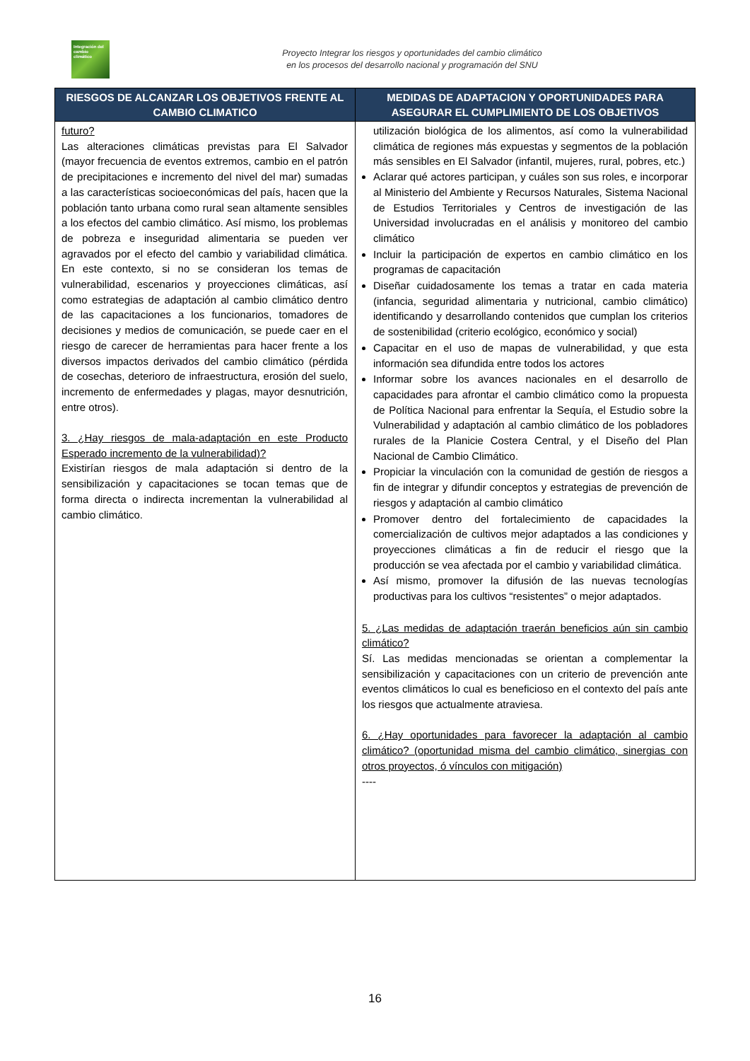Integración del cambio climático
Proyecto Integrar los riesgos y oportunidades del cambio climático
en los procesos del desarrollo nacional y programación del SNU
| RIESGOS DE ALCANZAR LOS OBJETIVOS FRENTE AL CAMBIO CLIMATICO | MEDIDAS DE ADAPTACION Y OPORTUNIDADES PARA ASEGURAR EL CUMPLIMIENTO DE LOS OBJETIVOS |
| --- | --- |
| futuro? Las alteraciones climáticas previstas para El Salvador (mayor frecuencia de eventos extremos, cambio en el patrón de precipitaciones e incremento del nivel del mar) sumadas a las características socioeconómicas del país, hacen que la población tanto urbana como rural sean altamente sensibles a los efectos del cambio climático. Así mismo, los problemas de pobreza e inseguridad alimentaria se pueden ver agravados por el efecto del cambio y variabilidad climática. En este contexto, si no se consideran los temas de vulnerabilidad, escenarios y proyecciones climáticas, así como estrategias de adaptación al cambio climático dentro de las capacitaciones a los funcionarios, tomadores de decisiones y medios de comunicación, se puede caer en el riesgo de carecer de herramientas para hacer frente a los diversos impactos derivados del cambio climático (pérdida de cosechas, deterioro de infraestructura, erosión del suelo, incremento de enfermedades y plagas, mayor desnutrición, entre otros). 3. ¿Hay riesgos de mala-adaptación en este Producto Esperado incremento de la vulnerabilidad)? Existirían riesgos de mala adaptación si dentro de la sensibilización y capacitaciones se tocan temas que de forma directa o indirecta incrementan la vulnerabilidad al cambio climático. | utilización biológica de los alimentos, así como la vulnerabilidad climática de regiones más expuestas y segmentos de la población más sensibles en El Salvador (infantil, mujeres, rural, pobres, etc.) Aclarar qué actores participan, y cuáles son sus roles, e incorporar al Ministerio del Ambiente y Recursos Naturales, Sistema Nacional de Estudios Territoriales y Centros de investigación de las Universidad involucradas en el análisis y monitoreo del cambio climático Incluir la participación de expertos en cambio climático en los programas de capacitación Diseñar cuidadosamente los temas a tratar en cada materia (infancia, seguridad alimentaria y nutricional, cambio climático) identificando y desarrollando contenidos que cumplan los criterios de sostenibilidad (criterio ecológico, económico y social) Capacitar en el uso de mapas de vulnerabilidad, y que esta información sea difundida entre todos los actores Informar sobre los avances nacionales en el desarrollo de capacidades para afrontar el cambio climático como la propuesta de Política Nacional para enfrentar la Sequía, el Estudio sobre la Vulnerabilidad y adaptación al cambio climático de los pobladores rurales de la Planicie Costera Central, y el Diseño del Plan Nacional de Cambio Climático. Propiciar la vinculación con la comunidad de gestión de riesgos a fin de integrar y difundir conceptos y estrategias de prevención de riesgos y adaptación al cambio climático Promover dentro del fortalecimiento de capacidades la comercialización de cultivos mejor adaptados a las condiciones y proyecciones climáticas a fin de reducir el riesgo que la producción se vea afectada por el cambio y variabilidad climática. Así mismo, promover la difusión de las nuevas tecnologías productivas para los cultivos “resistentes” o mejor adaptados. 5. ¿Las medidas de adaptación traerán beneficios aún sin cambio climático? Sí. Las medidas mencionadas se orientan a complementar la sensibilización y capacitaciones con un criterio de prevención ante eventos climáticos lo cual es beneficioso en el contexto del país ante los riesgos que actualmente atraviesa. 6. ¿Hay oportunidades para favorecer la adaptación al cambio climático? (oportunidad misma del cambio climático, sinergias con otros proyectos, ó vínculos con mitigación) ---- |
16